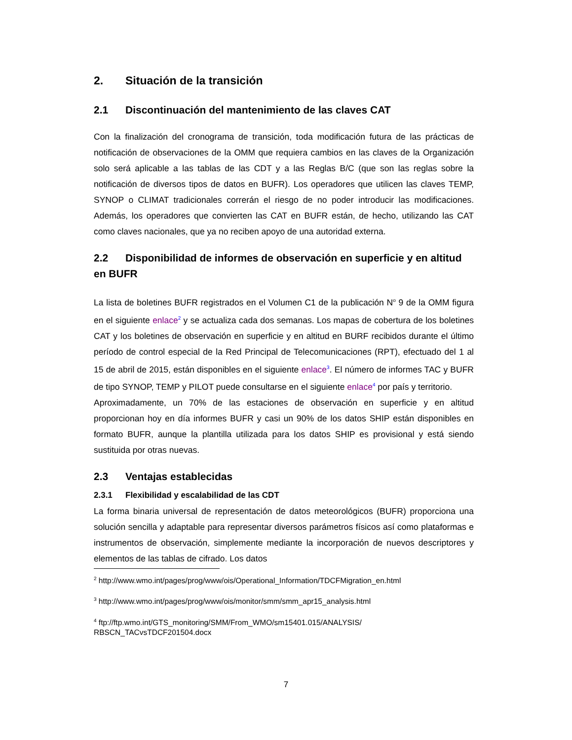2. Situación de la transición
2.1 Discontinuación del mantenimiento de las claves CAT
Con la finalización del cronograma de transición, toda modificación futura de las prácticas de notificación de observaciones de la OMM que requiera cambios en las claves de la Organización solo será aplicable a las tablas de las CDT y a las Reglas B/C (que son las reglas sobre la notificación de diversos tipos de datos en BUFR). Los operadores que utilicen las claves TEMP, SYNOP o CLIMAT tradicionales correrán el riesgo de no poder introducir las modificaciones. Además, los operadores que convierten las CAT en BUFR están, de hecho, utilizando las CAT como claves nacionales, que ya no reciben apoyo de una autoridad externa.
2.2 Disponibilidad de informes de observación en superficie y en altitud en BUFR
La lista de boletines BUFR registrados en el Volumen C1 de la publicación N<sup>o</sup> 9 de la OMM figura en el siguiente enlace<sup>2</sup> y se actualiza cada dos semanas. Los mapas de cobertura de los boletines CAT y los boletines de observación en superficie y en altitud en BURF recibidos durante el último período de control especial de la Red Principal de Telecomunicaciones (RPT), efectuado del 1 al 15 de abril de 2015, están disponibles en el siguiente enlace<sup>3</sup>. El número de informes TAC y BUFR de tipo SYNOP, TEMP y PILOT puede consultarse en el siguiente enlace<sup>4</sup> por país y territorio.
Aproximadamente, un 70% de las estaciones de observación en superficie y en altitud proporcionan hoy en día informes BUFR y casi un 90% de los datos SHIP están disponibles en formato BUFR, aunque la plantilla utilizada para los datos SHIP es provisional y está siendo sustituida por otras nuevas.
2.3 Ventajas establecidas
2.3.1 Flexibilidad y escalabilidad de las CDT
La forma binaria universal de representación de datos meteorológicos (BUFR) proporciona una solución sencilla y adaptable para representar diversos parámetros físicos así como plataformas e instrumentos de observación, simplemente mediante la incorporación de nuevos descriptores y elementos de las tablas de cifrado. Los datos
<sup>2</sup> http://www.wmo.int/pages/prog/www/ois/Operational_Information/TDCFMigration_en.html
<sup>3</sup> http://www.wmo.int/pages/prog/www/ois/monitor/smm/smm_apr15_analysis.html
<sup>4</sup> ftp://ftp.wmo.int/GTS_monitoring/SMM/From_WMO/sm15401.015/ANALYSIS/
RBSCN_TACvsTDCF201504.docx
7